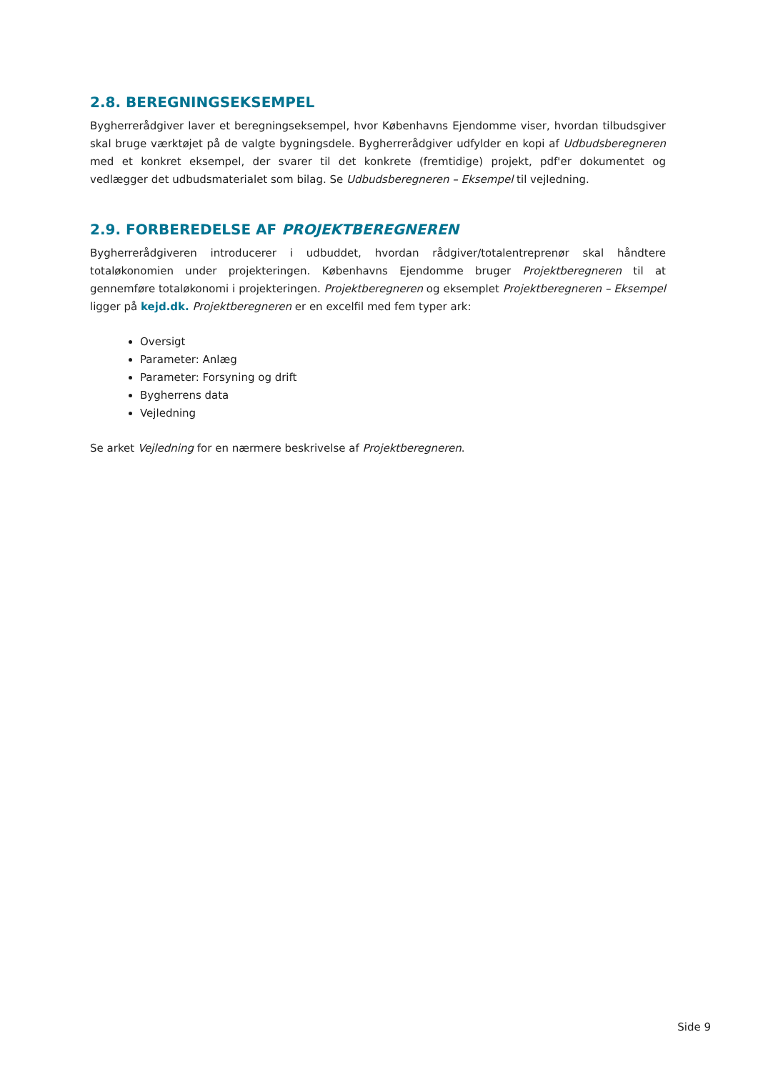2.8. BEREGNINGSEKSEMPEL
Bygherrerådgiver laver et beregningseksempel, hvor Københavns Ejendomme viser, hvordan tilbudsgiver skal bruge værktøjet på de valgte bygningsdele. Bygherrerådgiver udfylder en kopi af Udbudsberegneren med et konkret eksempel, der svarer til det konkrete (fremtidige) projekt, pdf'er dokumentet og vedlægger det udbudsmaterialet som bilag. Se Udbudsberegneren – Eksempel til vejledning.
2.9. FORBEREDELSE AF PROJEKTBEREGNEREN
Bygherrerådgiveren introducerer i udbuddet, hvordan rådgiver/totalentreprenør skal håndtere totaløkonomien under projekteringen. Københavns Ejendomme bruger Projektberegneren til at gennemføre totaløkonomi i projekteringen. Projektberegneren og eksemplet Projektberegneren – Eksempel ligger på kejd.dk. Projektberegneren er en excelfil med fem typer ark:
Oversigt
Parameter: Anlæg
Parameter: Forsyning og drift
Bygherrens data
Vejledning
Se arket Vejledning for en nærmere beskrivelse af Projektberegneren.
Side 9